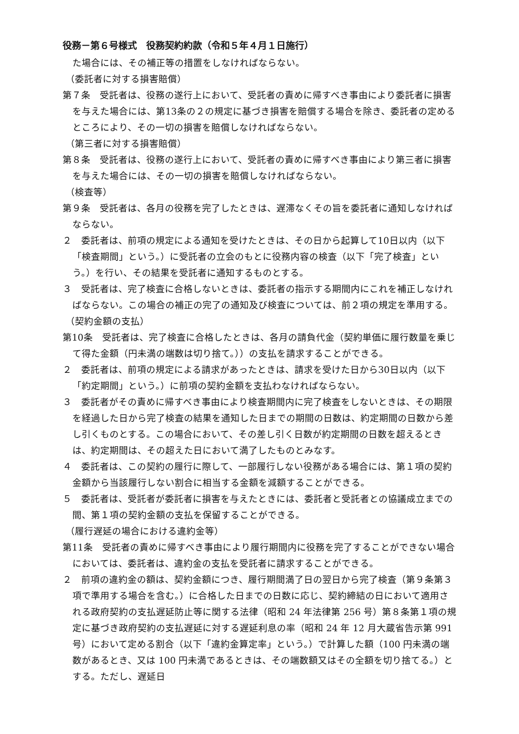役務－第６号様式　役務契約約款（令和５年４月１日施行）
た場合には、その補正等の措置をしなければならない。
（委託者に対する損害賠償）
第７条　受託者は、役務の遂行上において、受託者の責めに帰すべき事由により委託者に損害を与えた場合には、第13条の２の規定に基づき損害を賠償する場合を除き、委託者の定めるところにより、その一切の損害を賠償しなければならない。
（第三者に対する損害賠償）
第８条　受託者は、役務の遂行上において、受託者の責めに帰すべき事由により第三者に損害を与えた場合には、その一切の損害を賠償しなければならない。
（検査等）
第９条　受託者は、各月の役務を完了したときは、遅滞なくその旨を委託者に通知しなければならない。
２　委託者は、前項の規定による通知を受けたときは、その日から起算して10日以内（以下「検査期間」という。）に受託者の立会のもとに役務内容の検査（以下「完了検査」という。）を行い、その結果を受託者に通知するものとする。
３　受託者は、完了検査に合格しないときは、委託者の指示する期間内にこれを補正しなければならない。この場合の補正の完了の通知及び検査については、前２項の規定を準用する。
（契約金額の支払）
第10条　受託者は、完了検査に合格したときは、各月の請負代金（契約単価に履行数量を乗じて得た金額（円未満の端数は切り捨て。））の支払を請求することができる。
２　委託者は、前項の規定による請求があったときは、請求を受けた日から30日以内（以下「約定期間」という。）に前項の契約金額を支払わなければならない。
３　委託者がその責めに帰すべき事由により検査期間内に完了検査をしないときは、その期限を経過した日から完了検査の結果を通知した日までの期間の日数は、約定期間の日数から差し引くものとする。この場合において、その差し引く日数が約定期間の日数を超えるときは、約定期間は、その超えた日において満了したものとみなす。
４　委託者は、この契約の履行に際して、一部履行しない役務がある場合には、第１項の契約金額から当該履行しない割合に相当する金額を減額することができる。
５　委託者は、受託者が委託者に損害を与えたときには、委託者と受託者との協議成立までの間、第１項の契約金額の支払を保留することができる。
（履行遅延の場合における違約金等）
第11条　受託者の責めに帰すべき事由により履行期間内に役務を完了することができない場合においては、委託者は、違約金の支払を受託者に請求することができる。
２　前項の違約金の額は、契約金額につき、履行期間満了日の翌日から完了検査（第９条第３項で準用する場合を含む。）に合格した日までの日数に応じ、契約締結の日において適用される政府契約の支払遅延防止等に関する法律（昭和 24 年法律第 256 号）第８条第１項の規定に基づき政府契約の支払遅延に対する遅延利息の率（昭和 24 年 12 月大蔵省告示第 991 号）において定める割合（以下「違約金算定率」という。）で計算した額（100 円未満の端数があるとき、又は 100 円未満であるときは、その端数額又はその全額を切り捨てる。）とする。ただし、遅延日